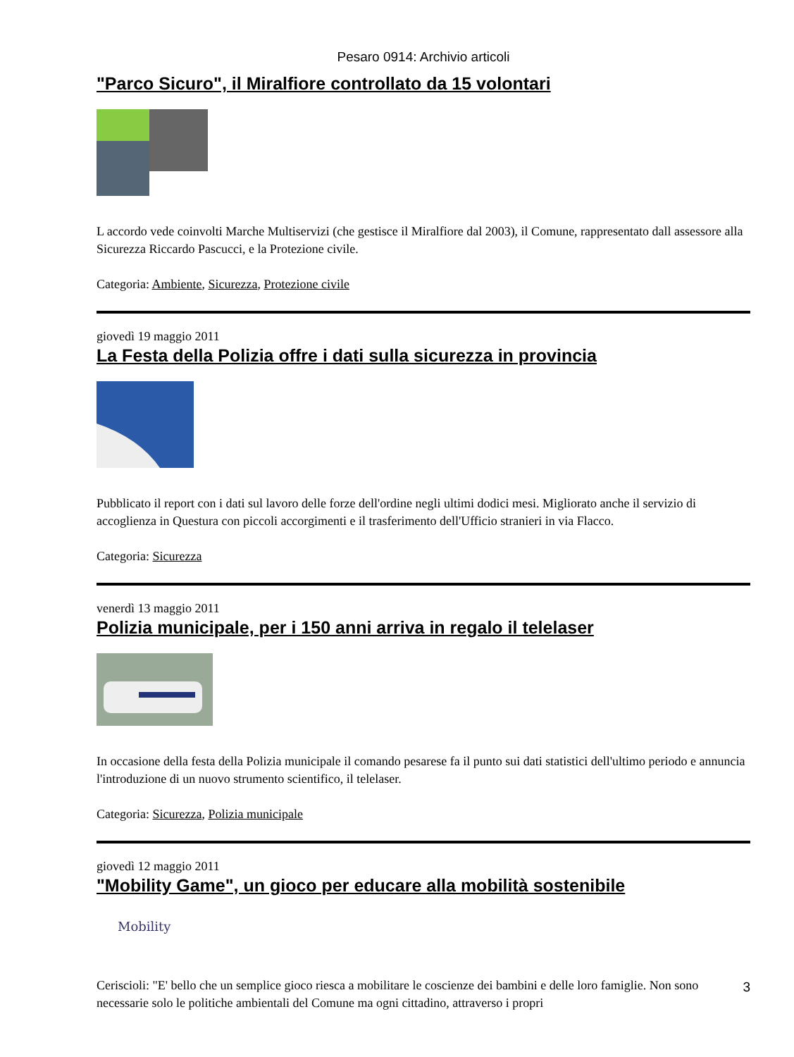Pesaro 0914: Archivio articoli
"Parco Sicuro", il Miralfiore controllato da 15 volontari
L accordo vede coinvolti Marche Multiservizi (che gestisce il Miralfiore dal 2003), il Comune, rappresentato dall assessore alla Sicurezza Riccardo Pascucci, e la Protezione civile.
Categoria: Ambiente, Sicurezza, Protezione civile
giovedì 19 maggio 2011
La Festa della Polizia offre i dati sulla sicurezza in provincia
Pubblicato il report con i dati sul lavoro delle forze dell'ordine negli ultimi dodici mesi. Migliorato anche il servizio di accoglienza in Questura con piccoli accorgimenti e il trasferimento dell'Ufficio stranieri in via Flacco.
Categoria: Sicurezza
venerdì 13 maggio 2011
Polizia municipale, per i 150 anni arriva in regalo il telelaser
In occasione della festa della Polizia municipale il comando pesarese fa il punto sui dati statistici dell'ultimo periodo e annuncia l'introduzione di un nuovo strumento scientifico, il telelaser.
Categoria: Sicurezza, Polizia municipale
giovedì 12 maggio 2011
"Mobility Game", un gioco per educare alla mobilità sostenibile
Mobility
Ceriscioli: "E' bello che un semplice gioco riesca a mobilitare le coscienze dei bambini e delle loro famiglie. Non sono necessarie solo le politiche ambientali del Comune ma ogni cittadino, attraverso i propri
3